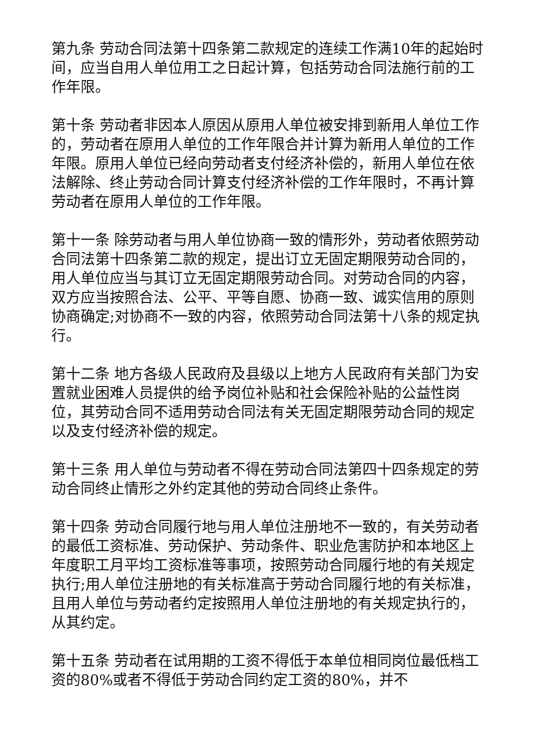第九条 劳动合同法第十四条第二款规定的连续工作满10年的起始时间，应当自用人单位用工之日起计算，包括劳动合同法施行前的工作年限。
第十条 劳动者非因本人原因从原用人单位被安排到新用人单位工作的，劳动者在原用人单位的工作年限合并计算为新用人单位的工作年限。原用人单位已经向劳动者支付经济补偿的，新用人单位在依法解除、终止劳动合同计算支付经济补偿的工作年限时，不再计算劳动者在原用人单位的工作年限。
第十一条 除劳动者与用人单位协商一致的情形外，劳动者依照劳动合同法第十四条第二款的规定，提出订立无固定期限劳动合同的，用人单位应当与其订立无固定期限劳动合同。对劳动合同的内容，双方应当按照合法、公平、平等自愿、协商一致、诚实信用的原则协商确定;对协商不一致的内容，依照劳动合同法第十八条的规定执行。
第十二条 地方各级人民政府及县级以上地方人民政府有关部门为安置就业困难人员提供的给予岗位补贴和社会保险补贴的公益性岗位，其劳动合同不适用劳动合同法有关无固定期限劳动合同的规定以及支付经济补偿的规定。
第十三条 用人单位与劳动者不得在劳动合同法第四十四条规定的劳动合同终止情形之外约定其他的劳动合同终止条件。
第十四条 劳动合同履行地与用人单位注册地不一致的，有关劳动者的最低工资标准、劳动保护、劳动条件、职业危害防护和本地区上年度职工月平均工资标准等事项，按照劳动合同履行地的有关规定执行;用人单位注册地的有关标准高于劳动合同履行地的有关标准，且用人单位与劳动者约定按照用人单位注册地的有关规定执行的，从其约定。
第十五条 劳动者在试用期的工资不得低于本单位相同岗位最低档工资的80%或者不得低于劳动合同约定工资的80%，并不